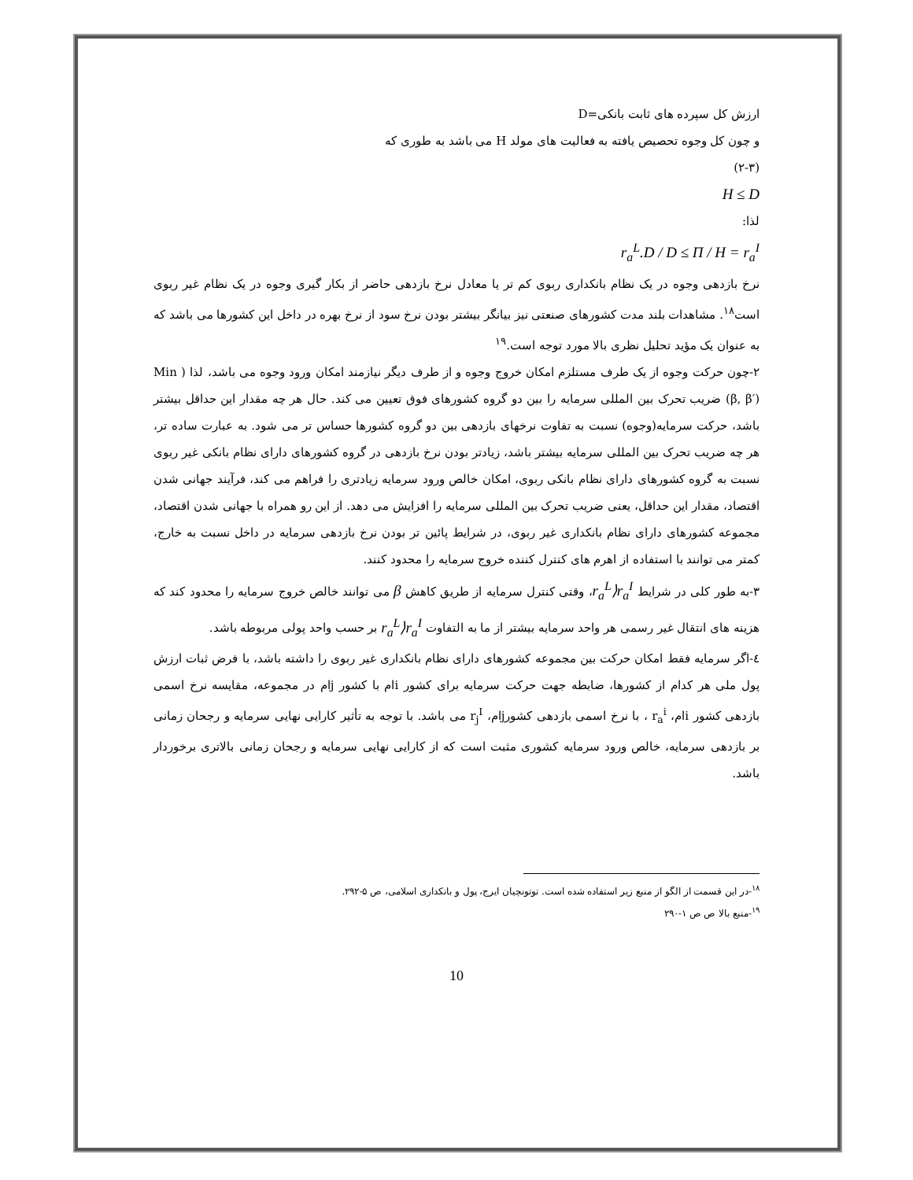ارزش کل سپرده های ثابت بانکی=D
و چون کل وجوه تحصیص یافته به فعالیت های مولد H می باشد به طوری که
(۲-۳)
H ≤ D
لذا:
r<sub>a</sub><sup>L</sup>.D / D ≤ Π / H = r<sub>a</sub><sup>I</sup>
نرخ بازدهی وجوه در یک نظام بانکداری ربوی کم تر یا معادل نرخ بازدهی حاضر از بکار گیری وجوه در یک نظام غیر ربوی است<sup>۱۸</sup>. مشاهدات بلند مدت کشورهای صنعتی نیز بیانگر بیشتر بودن نرخ سود از نرخ بهره در داخل این کشورها می باشد که به عنوان یک مؤید تحلیل نظری بالا مورد توجه است.<sup>۱۹</sup>
۲-چون حرکت وجوه از یک طرف مستلزم امکان خروج وجوه و از طرف دیگر نیازمند امکان ورود وجوه می باشد، لذا ( Min (β, β′) ضریب تحرک بین المللی سرمایه را بین دو گروه کشورهای فوق تعیین می کند. حال هر چه مقدار این حداقل بیشتر باشد، حرکت سرمایه(وجوه) نسبت به تفاوت نرخهای بازدهی بین دو گروه کشورها حساس تر می شود. به عبارت ساده تر، هر چه ضریب تحرک بین المللی سرمایه بیشتر باشد، زیادتر بودن نرخ بازدهی در گروه کشورهای دارای نظام بانکی غیر ربوی نسبت به گروه کشورهای دارای نظام بانکی ربوی، امکان خالص ورود سرمایه زیادتری را فراهم می کند، فرآیند جهانی شدن اقتصاد، مقدار این حداقل، یعنی ضریب تحرک بین المللی سرمایه را افزایش می دهد. از این رو همراه با جهانی شدن اقتصاد، مجموعه کشورهای دارای نظام بانکداری غیر ربوی، در شرایط پائین تر بودن نرخ بازدهی سرمایه در داخل نسبت به خارج، کمتر می توانند با استفاده از اهرم های کنترل کننده خروج سرمایه را محدود کنند.
۳-به طور کلی در شرایط r<sub>a</sub><sup>L</sup>⟩r<sub>a</sub><sup>I</sup>، وقتی کنترل سرمایه از طریق کاهش β می توانند خالص خروج سرمایه را محدود کند که هزینه های انتقال غیر رسمی هر واحد سرمایه بیشتر از ما به التفاوت r<sub>a</sub><sup>L</sup>⟩r<sub>a</sub><sup>I</sup> بر حسب واحد پولی مربوطه باشد.
٤-اگر سرمایه فقط امکان حرکت بین مجموعه کشورهای دارای نظام بانکداری غیر ربوی را داشته باشد، با فرض ثبات ارزش پول ملی هر کدام از کشورها، ضابطه جهت حرکت سرمایه برای کشور iام با کشور jام در مجموعه، مقایسه نرخ اسمی بازدهی کشور iام، r<sub>a</sub><sup>i</sup> ، با نرخ اسمی بازدهی کشورjام، r<sub>j</sub><sup>I</sup> می باشد. با توجه به تأثیر کارایی نهایی سرمایه و رجحان زمانی بر بازدهی سرمایه، خالص ورود سرمایه کشوری مثبت است که از کارایی نهایی سرمایه و رجحان زمانی بالاتری برخوردار باشد.
<sup>۱۸</sup>-در این قسمت از الگو از منبع زیر استفاده شده است. توتونچیان ایرج، پول و بانکداری اسلامی، ص ۵-۲۹۲.
<sup>۱۹</sup>-منبع بالا ص ص ۱-۲۹۰
10